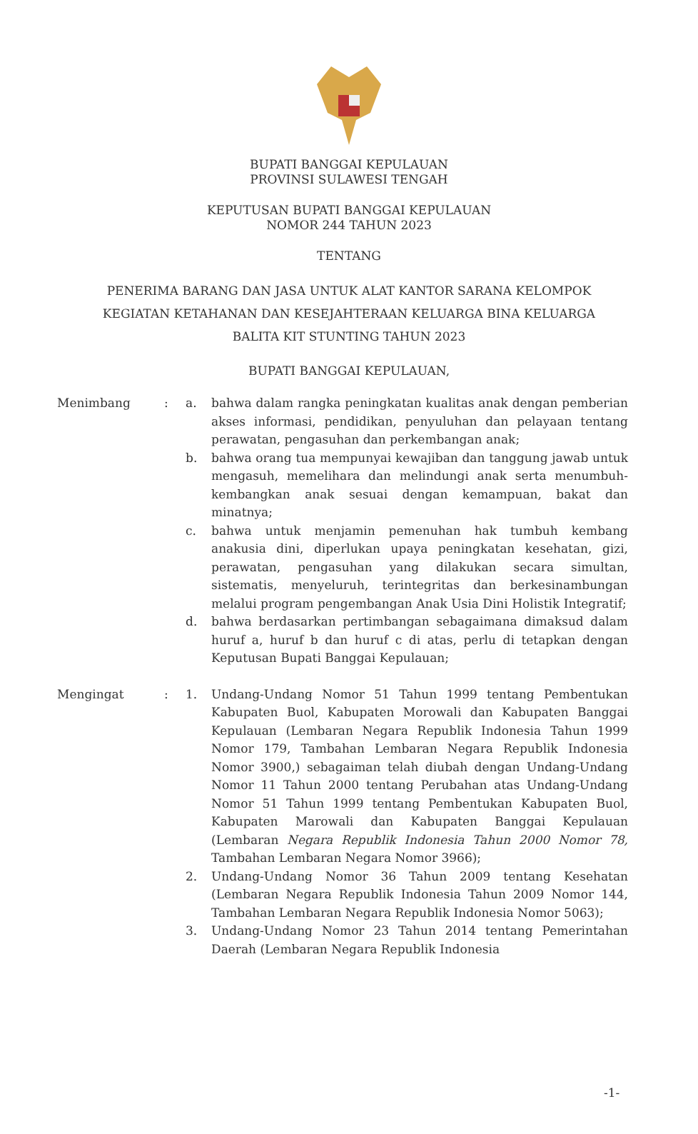BUPATI BANGGAI KEPULAUAN
PROVINSI SULAWESI TENGAH
KEPUTUSAN BUPATI BANGGAI KEPULAUAN
NOMOR 244 TAHUN 2023
TENTANG
PENERIMA BARANG DAN JASA UNTUK ALAT KANTOR SARANA KELOMPOK
KEGIATAN KETAHANAN DAN KESEJAHTERAAN KELUARGA BINA KELUARGA
BALITA KIT STUNTING TAHUN 2023
BUPATI BANGGAI KEPULAUAN,
Menimbang : a. bahwa dalam rangka peningkatan kualitas anak dengan pemberian akses informasi, pendidikan, penyuluhan dan pelayaan tentang perawatan, pengasuhan dan perkembangan anak;
b. bahwa orang tua mempunyai kewajiban dan tanggung jawab untuk mengasuh, memelihara dan melindungi anak serta menumbuh-kembangkan anak sesuai dengan kemampuan, bakat dan minatnya;
c. bahwa untuk menjamin pemenuhan hak tumbuh kembang anakusia dini, diperlukan upaya peningkatan kesehatan, gizi, perawatan, pengasuhan yang dilakukan secara simultan, sistematis, menyeluruh, terintegritas dan berkesinambungan melalui program pengembangan Anak Usia Dini Holistik Integratif;
d. bahwa berdasarkan pertimbangan sebagaimana dimaksud dalam huruf a, huruf b dan huruf c di atas, perlu di tetapkan dengan Keputusan Bupati Banggai Kepulauan;
Mengingat : 1. Undang-Undang Nomor 51 Tahun 1999 tentang Pembentukan Kabupaten Buol, Kabupaten Morowali dan Kabupaten Banggai Kepulauan (Lembaran Negara Republik Indonesia Tahun 1999 Nomor 179, Tambahan Lembaran Negara Republik Indonesia Nomor 3900,) sebagaiman telah diubah dengan Undang-Undang Nomor 11 Tahun 2000 tentang Perubahan atas Undang-Undang Nomor 51 Tahun 1999 tentang Pembentukan Kabupaten Buol, Kabupaten Marowali dan Kabupaten Banggai Kepulauan (Lembaran Negara Republik Indonesia Tahun 2000 Nomor 78, Tambahan Lembaran Negara Nomor 3966);
2. Undang-Undang Nomor 36 Tahun 2009 tentang Kesehatan (Lembaran Negara Republik Indonesia Tahun 2009 Nomor 144, Tambahan Lembaran Negara Republik Indonesia Nomor 5063);
3. Undang-Undang Nomor 23 Tahun 2014 tentang Pemerintahan Daerah (Lembaran Negara Republik Indonesia
-1-